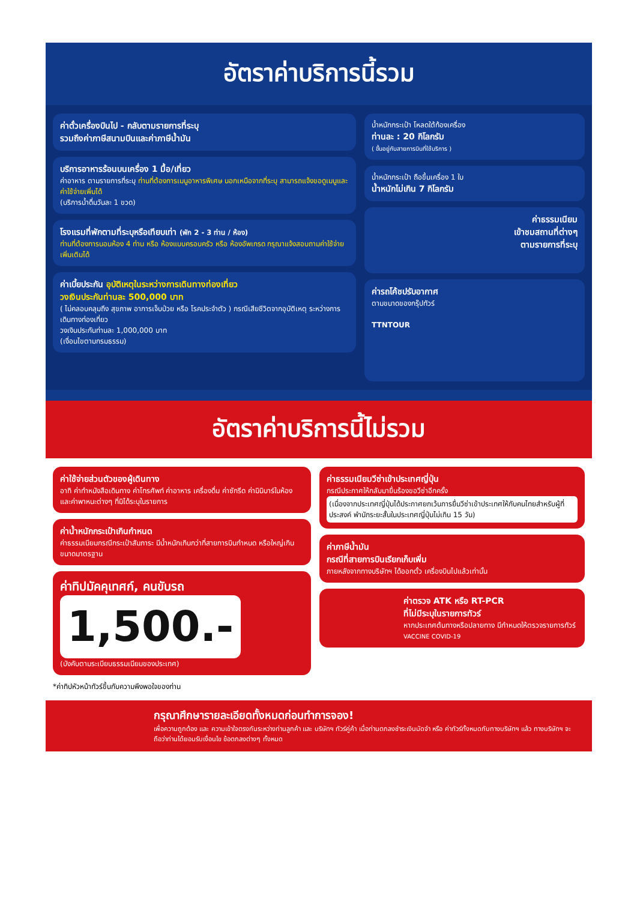อัตราค่าบริการนี้รวม
ค่าตั๋วเครื่องบินไป - กลับตามรายการที่ระบุ
รวมถึงค่าภาษีสนามบินและค่าภาษีน้ำมัน
บริการอาหารร้อนบนเครื่อง 1 มื้อ/เที่ยว
ค่าอาหาร ตามรายการที่ระบุ ท่านที่ต้องการเมนูอาหารพิเศษ นอกเหนือจากที่ระบุ สามารถแจ้งขอดูเมนูและค่าใช้จ่ายเพิ่มได้
(บริการน้ำดื่มวันละ 1 ขวด)
โรงแรมที่พักตามที่ระบุหรือเทียบเท่า (พัก 2 - 3 ท่าน / ห้อง)
ท่านที่ต้องการนอนห้อง 4 ท่าน หรือ ห้องแบบครอบครัว หรือ ห้องอัพเกรด กรุณาแจ้งสอบถามค่าใช้จ่ายเพิ่มเติมได้
ค่าเบี้ยประกัน อุบัติเหตุในระหว่างการเดินทางท่องเที่ยว
วงเงินประกันท่านละ 500,000 บาท
( ไม่คลอบคลุมถึง สุขภาพ อาการเจ็บป่วย หรือ โรคประจำตัว ) กรณีเสียชีวิตจากอุบัติเหตุ ระหว่างการเดินทางท่องเที่ยว
วงเงินประกันท่านละ 1,000,000 บาท
(เงื่อนไขตามกรมธรรม)
น้ำหนักกระเป๋า โหลดใต้ท้องเครื่อง
ท่านละ : 20 กิโลกรัม
( ขึ้นอยู่กับสายการบินที่ใช้บริการ )
น้ำหนักกระเป๋า ถือขึ้นเครื่อง 1 ใบ
น้ำหนักไม่เกิน 7 กิโลกรัม
ค่าธรรมเนียม
เข้าชมสถานที่ต่างๆ
ตามรายการที่ระบุ
ค่ารถโค้ชปรับอากาศ
ตามขนาดของกรุ๊ปทัวร์
TTNTOUR
อัตราค่าบริการนี้ไม่รวม
ค่าใช้จ่ายส่วนตัวของผู้เดินทาง
อาทิ ค่าทำหนังสือเดินทาง ค่าโทรศัพท์ ค่าอาหาร เครื่องดื่ม ค่าซักรีด ค่ามินิบาร์ในห้อง และค่าพาหนะต่างๆ ที่มิได้ระบุในรายการ
ค่าน้ำหนักกระเป๋าเกินกำหนด
ค่าธรรมเนียมกรณีกระเป๋าสัมภาระ มีน้ำหนักเกินกว่าที่สายการบินกำหนด หรือใหญ่เกินขนาดมาตรฐาน
ค่าทิปมัคคุเทศก์, คนขับรถ
1,500.-
(บังคับตามระเบียบธรรมเนียมของประเทศ)
*ค่าทิปหัวหน้าทัวร์ขึ้นกับความพึงพอใจของท่าน
ค่าธรรมเนียมวีซ่าเข้าประเทศญี่ปุ่น
กรณีประกาศให้กลับมายื่นร้องขอวีซ่าอีกครั้ง
(เนื่องจากประเทศญี่ปุ่นได้ประกาศยกเว้นการยื่นวีซ่าเข้าประเทศให้กับคนไทยสำหรับผู้ที่ประสงค์ พำนักระยะสั้นในประเทศญี่ปุ่นไม่เกิน 15 วัน)
ค่าภาษีน้ำมัน
กรณีที่สายการบินเรียกเก็บเพิ่ม
ภายหลังจากทางบริษัทฯ ได้ออกตั๋ว เครื่องบินไปแล้วเท่านั้น
ค่าตรวจ ATK หรือ RT-PCR
ที่ไม่มีระบุในรายการทัวร์
หากประเทศต้นทางหรือปลายทาง มีกำหนดให้ตรวจรายการทัวร์
VACCINE COVID-19
กรุณาศึกษารายละเอียดทั้งหมดก่อนทำการจอง!
เพื่อความถูกต้อง และ ความเข้าใจตรงกันระหว่างท่านลูกค้า และ บริษัทฯ ทัวร์คู่ค้า เมื่อท่านตกลงชำระเงินมัดจำ หรือ ค่าทัวร์ทั้งหมดกับทางบริษัทฯ แล้ว ทางบริษัทฯ จะถือว่าท่านได้ยอมรับเงื่อนไข ข้อตกลงต่างๆ ทั้งหมด